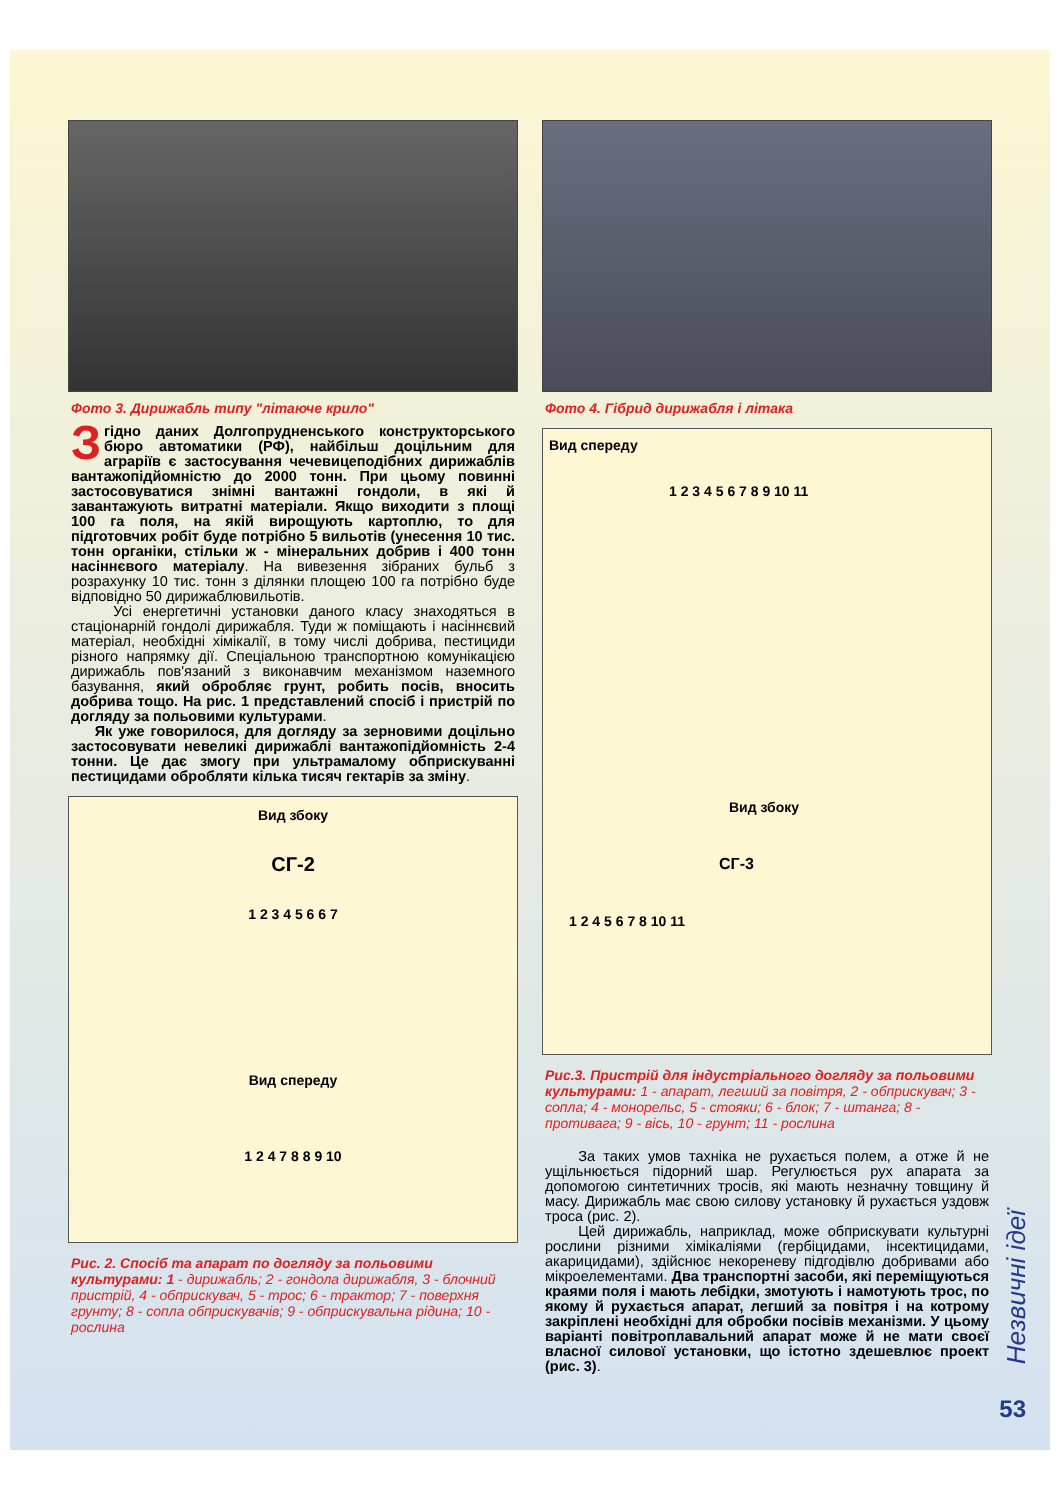Фото 3. Дирижабль типу "літаюче крило"
Згідно даних Долгопрудненського конструкторського бюро автоматики (РФ), найбільш доцільним для аграріїв є застосування чечевицеподібних дирижаблів вантажопідйомністю до 2000 тонн. При цьому повинні застосовуватися знімні вантажні гондоли, в які й завантажують витратні матеріали. Якщо виходити з площі 100 га поля, на якій вирощують картоплю, то для підготовчих робіт буде потрібно 5 вильотів (унесення 10 тис. тонн органіки, стільки ж - мінеральних добрив і 400 тонн насіннєвого матеріалу. На вивезення зібраних бульб з розрахунку 10 тис. тонн з ділянки площею 100 га потрібно буде відповідно 50 дирижаблювильотів.
Усі енергетичні установки даного класу знаходяться в стаціонарній гондолі дирижабля. Туди ж поміщають і насіннєвий матеріал, необхідні хімікалії, в тому числі добрива, пестициди різного напрямку дії. Спеціальною транспортною комунікацією дирижабль пов'язаний з виконавчим механізмом наземного базування, який обробляє грунт, робить посів, вносить добрива тощо. На рис. 1 представлений спосіб і пристрій по догляду за польовими культурами.
Як уже говорилося, для догляду за зерновими доцільно застосовувати невеликі дирижаблі вантажопідйомність 2-4 тонни. Це дає змогу при ультрамалому обприскуванні пестицидами обробляти кілька тисяч гектарів за зміну.
Вид збоку
СГ-2
1 2 3 4 5 6 6 7
Вид спереду
1 2 4 7 8 8 9 10
Рис. 2. Спосіб та апарат по догляду за польовими культурами: 1 - дирижабль; 2 - гондола дирижабля, 3 - блочний пристрій, 4 - обприскувач, 5 - трос; 6 - трактор; 7 - поверхня грунту; 8 - сопла обприскувачів; 9 - обприскувальна рідина; 10 - рослина
Фото 4. Гібрид дирижабля і літака
Вид спереду
1 2 3 4 5 6 7 8 9 10 11
Вид збоку
СГ-3
1 2 4 5 6 7 8 10 11
Рис.3. Пристрій для індустріального догляду за польовими культурами: 1 - апарат, легший за повітря, 2 - обприскувач; 3 - сопла; 4 - монорельс, 5 - стояки; 6 - блок; 7 - штанга; 8 - противага; 9 - вісь, 10 - грунт; 11 - рослина
За таких умов тахніка не рухається полем, а отже й не ущільнюється підорний шар. Регулюється рух апарата за допомогою синтетичних тросів, які мають незначну товщину й масу. Дирижабль має свою силову установку й рухається уздовж троса (рис. 2).
Цей дирижабль, наприклад, може обприскувати культурні рослини різними хімікаліями (гербіцидами, інсектицидами, акарицидами), здійснює некореневу підгодівлю добривами або мікроелементами. Два транспортні засоби, які переміщуються краями поля і мають лебідки, змотують і намотують трос, по якому й рухається апарат, легший за повітря і на котрому закріплені необхідні для обробки посівів механізми. У цьому варіанті повітроплавальний апарат може й не мати своєї власної силової установки, що істотно здешевлює проект (рис. 3).
Незвичні ідеї
53